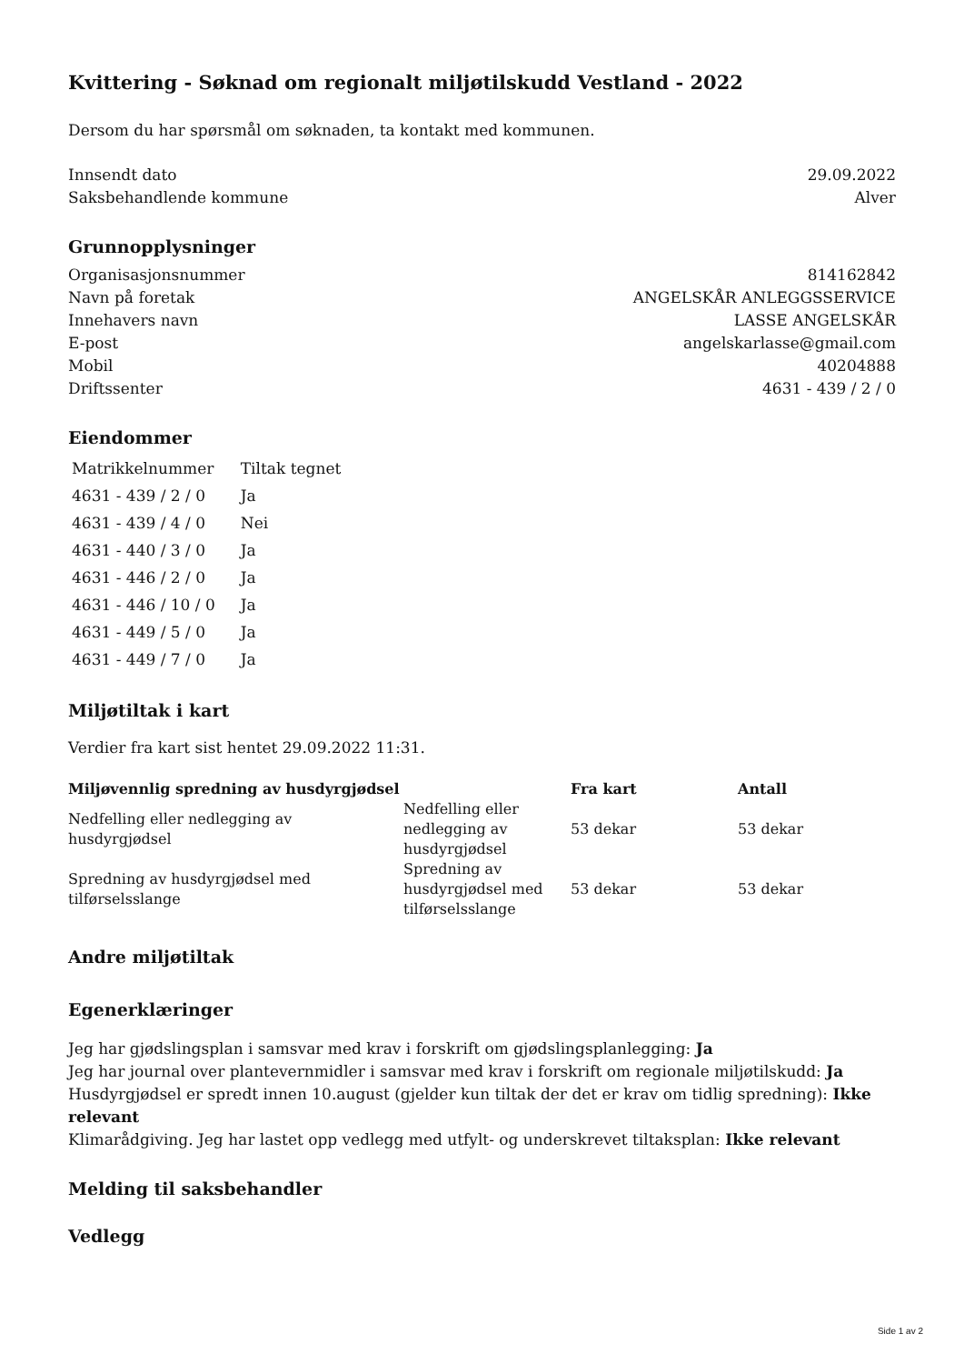Kvittering - Søknad om regionalt miljøtilskudd Vestland - 2022
Dersom du har spørsmål om søknaden, ta kontakt med kommunen.
Innsendt dato 29.09.2022
Saksbehandlende kommune Alver
Grunnopplysninger
Organisasjonsnummer 814162842
Navn på foretak ANGELSKÅR ANLEGGSSERVICE
Innehavers navn LASSE ANGELSKÅR
E-post angelskarlasse@gmail.com
Mobil 40204888
Driftssenter 4631 - 439 / 2 / 0
Eiendommer
| Matrikkelnummer | Tiltak tegnet |
| 4631 - 439 / 2 / 0 | Ja |
| 4631 - 439 / 4 / 0 | Nei |
| 4631 - 440 / 3 / 0 | Ja |
| 4631 - 446 / 2 / 0 | Ja |
| 4631 - 446 / 10 / 0 | Ja |
| 4631 - 449 / 5 / 0 | Ja |
| 4631 - 449 / 7 / 0 | Ja |
Miljøtiltak i kart
Verdier fra kart sist hentet 29.09.2022 11:31.
| Miljøvennlig spredning av husdyrgjødsel | | Fra kart | Antall |
| --- | --- | --- | --- |
| Nedfelling eller nedlegging av husdyrgjødsel | Nedfelling eller nedlegging av husdyrgjødsel | 53 dekar | 53 dekar |
| Spredning av husdyrgjødsel med tilførselsslange | Spredning av husdyrgjødsel med tilførselsslange | 53 dekar | 53 dekar |
Andre miljøtiltak
Egenerklæringer
Jeg har gjødslingsplan i samsvar med krav i forskrift om gjødslingsplanlegging: Ja
Jeg har journal over plantevernmidler i samsvar med krav i forskrift om regionale miljøtilskudd: Ja
Husdyrgjødsel er spredt innen 10.august (gjelder kun tiltak der det er krav om tidlig spredning): Ikke relevant
Klimarådgiving. Jeg har lastet opp vedlegg med utfylt- og underskrevet tiltaksplan: Ikke relevant
Melding til saksbehandler
Vedlegg
Side 1 av 2